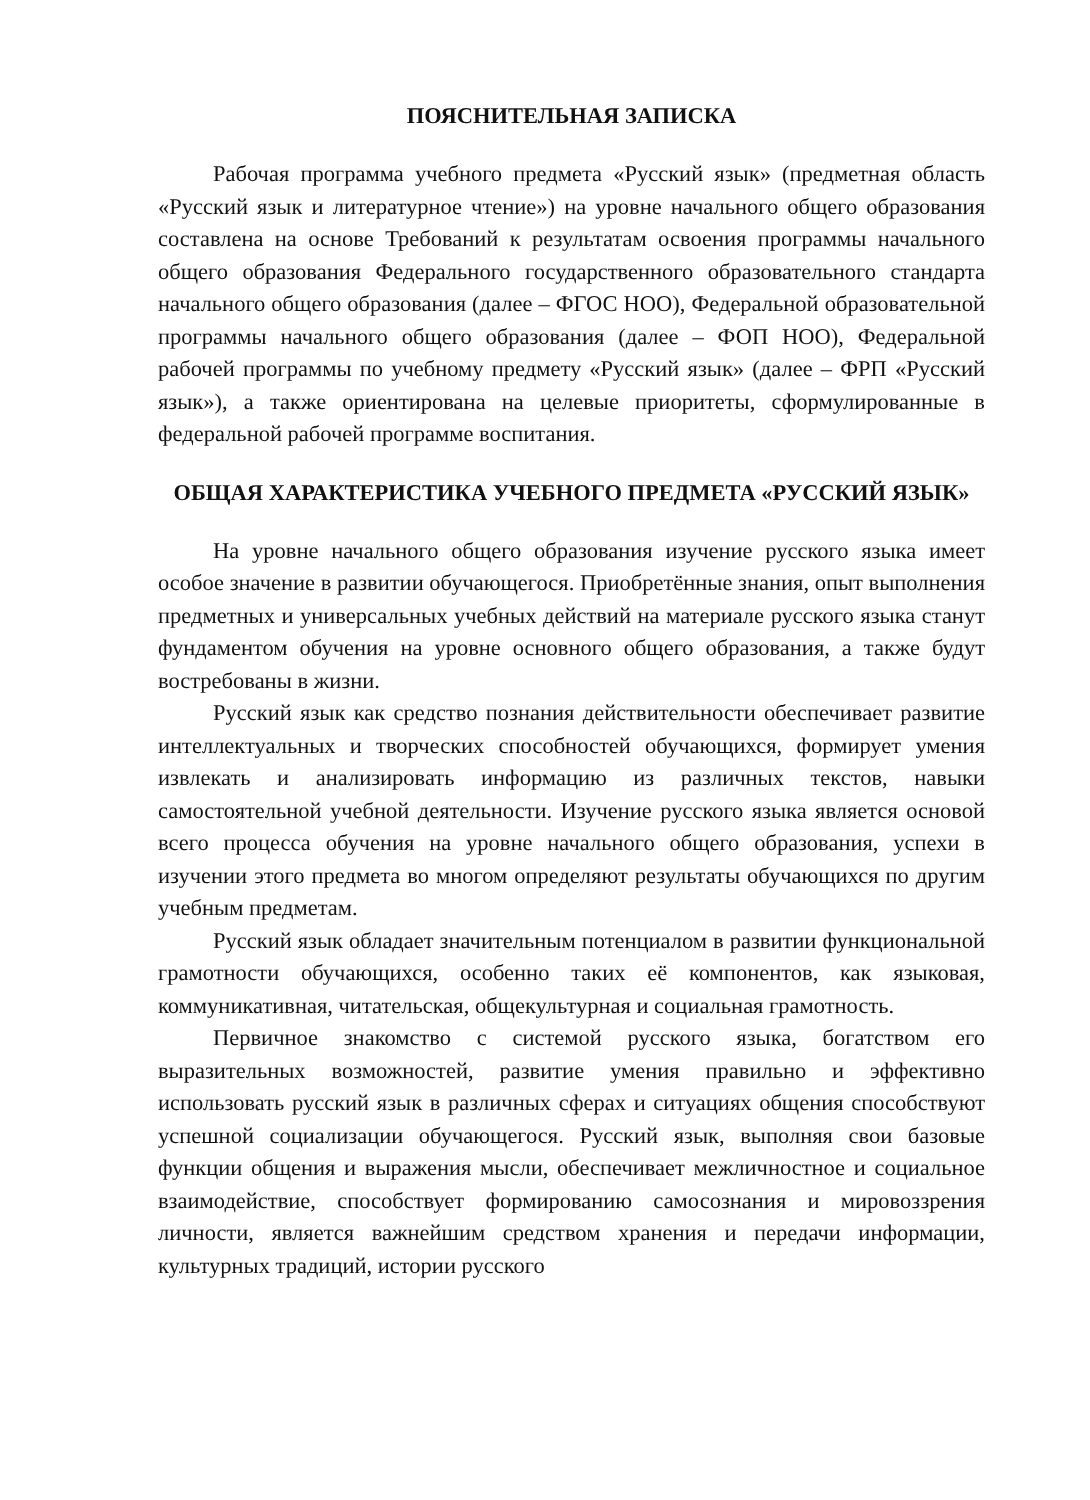ПОЯСНИТЕЛЬНАЯ ЗАПИСКА
Рабочая программа учебного предмета «Русский язык» (предметная область «Русский язык и литературное чтение») на уровне начального общего образования составлена на основе Требований к результатам освоения программы начального общего образования Федерального государственного образовательного стандарта начального общего образования (далее – ФГОС НОО), Федеральной образовательной программы начального общего образования (далее – ФОП НОО), Федеральной рабочей программы по учебному предмету «Русский язык» (далее – ФРП «Русский язык»), а также ориентирована на целевые приоритеты, сформулированные в федеральной рабочей программе воспитания.
ОБЩАЯ ХАРАКТЕРИСТИКА УЧЕБНОГО ПРЕДМЕТА «РУССКИЙ ЯЗЫК»
На уровне начального общего образования изучение русского языка имеет особое значение в развитии обучающегося. Приобретённые знания, опыт выполнения предметных и универсальных учебных действий на материале русского языка станут фундаментом обучения на уровне основного общего образования, а также будут востребованы в жизни.
Русский язык как средство познания действительности обеспечивает развитие интеллектуальных и творческих способностей обучающихся, формирует умения извлекать и анализировать информацию из различных текстов, навыки самостоятельной учебной деятельности. Изучение русского языка является основой всего процесса обучения на уровне начального общего образования, успехи в изучении этого предмета во многом определяют результаты обучающихся по другим учебным предметам.
Русский язык обладает значительным потенциалом в развитии функциональной грамотности обучающихся, особенно таких её компонентов, как языковая, коммуникативная, читательская, общекультурная и социальная грамотность.
Первичное знакомство с системой русского языка, богатством его выразительных возможностей, развитие умения правильно и эффективно использовать русский язык в различных сферах и ситуациях общения способствуют успешной социализации обучающегося. Русский язык, выполняя свои базовые функции общения и выражения мысли, обеспечивает межличностное и социальное взаимодействие, способствует формированию самосознания и мировоззрения личности, является важнейшим средством хранения и передачи информации, культурных традиций, истории русского